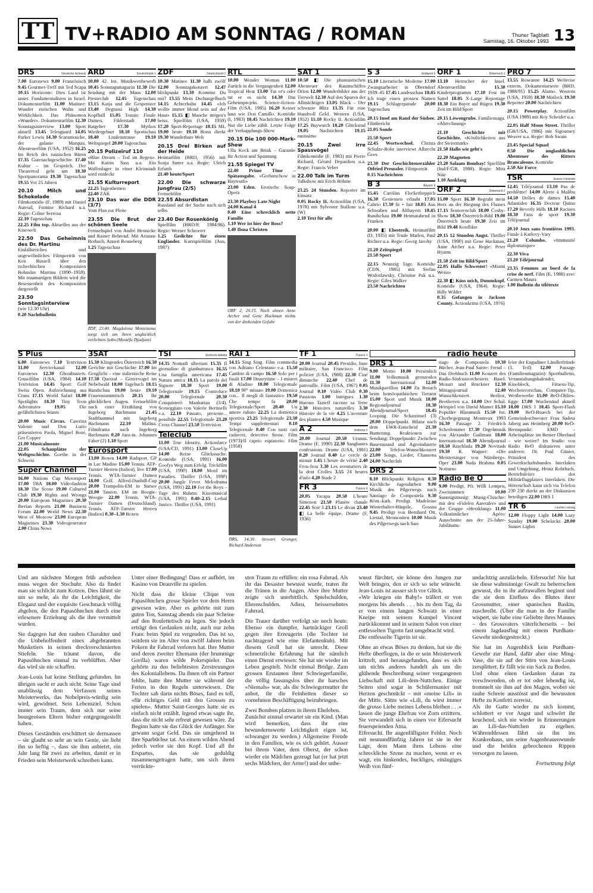TT
TV+RADIO AM SONNTAG / ROMAN
Thuner Tagblatt
Samstag, 16. Oktober 1993
13
DRS Deutsche Schweiz
7.00 Euronews 9.00 Französisch 9.45 Gourmet-Treff mit Ted Scapa 10.15 Horizonte: Dies Land ist unser. Fundamentalisten in Israel. Dokumentarfilm 11.00 Matinee: Wunder zwischen Wahn und Wirklichkeit. Das Phänomen «Wunder». Dokumentarfilm 12.30 Sonntagsinterview 13.00 Sport aktuell 13.45 Telesguard 14.05 Parker Lewis 14.30 Scaramouche, der galante Marquis. Abenteuerfilm (USA, 1952) 16.25 Im Reich des russischen Bären 17.35 Gutenachtgeschichte 17.40 Kultur – im Gespräch. Der Theatertod geht um 18.30 Sportpanorama 19.30 Tagesschau 19.55 Vor 25 Jahren
20.10 Milch und Schokolade
Filmkomödie (F, 1989) mit Daniel Auteuil, Firmine Richard u.a. Regie: Coline Serreau
22.10 Tagesschau
22.25 Film top. Aktuelles aus der Kinowelt
22.50 Das Geheimnis des Dr. Martinu
Einfallsreiches und ungewöhnliches Filmporträt von Ken Russell über den tschechischen Komponisten Bohuslav Martinu (1890–1959). Mit traumartigen Bildern wird die Besessenheit des Komponisten dargestellt
23.50 Sonntagsinterview
(wie 12.30 Uhr)
0.20 Nachtbulletin
ARD Deutschland 1
10.00 42. Int. Musikwettbewerb 10.45 Sonntagsmagazin 11.30 Die Sendung mit der Maus 12.00 Presseclub 12.45 Tagesschau 13.15 Katja und die Gespenster 13.40 Degrassi High 14.30 Kopfball 15.05 Tennis: Finale Damen, Filderstadt 17.00 Ratgeber 17.30 Mythos Wiedergeburt 18.10 Sportschau 18.40 Lindenstrasse 19.10 Weltspiegel 20.00 Tagesschau
20.15 Polizeiruf 110
«Blue Dream – Tod im Regen». Mit Katrin Sass u.a. Ein Waffenlager in einer Kleinstadt wird entdeckt
21.55 Kulturreport
22.25 Tagesthemen
22.40 ZAK
23.10 Das war die DDR (3/7)
Vom Plan zur Pleite
23.55 Die Brut der schönen Seele
Fernsehspiel von André Hennicke und Rainer Behrend. Mit Arianne Borbach, Annett Renneberg
1.25 Tagesschau
ZDF, 23.40. Magdalena Montezuma sorgt sich um ihren unglücklich verliebten Sohn (Mostéfa Djadjam)
ZDF Deutschland 2
10.30 Matinee 11.30 halb zwölf 12.00 Sonntagskonzert 12.47 blickpunkt 13.30 Kommst Du mit? 13.55 Mein Dschungelbuch 14.15 Achterbahn 14.45 «Ich wollte immer blond sein auf der Haut» 15.15 ◧ Manche mögen's heiss. Spielfilm (USA, 1959) 17.20 Sport-Reportage 18.15 ML 19.00 heute 19.10 Bonn direkt 19.30 Wunderbare Welt
20.15 Drei Birken auf der Heide
Heimatfilm (BRD, 1956) mit Sonja Sutter u.a. Regie: Ulrich Erfurth
21.40 heute/Sport
22.00 Die schwarze Jungfrau (2/5)
Fernsehfilm
22.55 Absurdistan
Russland auf der Suche nach sich selbs
23.40 Der Rosenkönig
Spielfilm (BRD/P, 1984/86). Regie: Werner Schroeter
1.25 Gedichte für einen Engländer. Kurzspielfilm (Aus, 1987)
RTL
10.00 Wonder Woman 11.00 Zurück in die Vergangenheit 12.00 Tropical Heat 13.00 Tut er's oder tut er es nicht 14.30 Das Geheimprojekt. Science-fiction-Film (USA, 1985) 16.20 Keiner haut wie Don Camillo. Komödie (I, 1983) 18.45 Nachrichten 19.10 Nur die Liebe zählt. Letzte Folge der Verkupplungs-Show
20.15 Die 100 000-Mark-Show
Ulla Kock am Brink – Garantie für Action und Spannung
21.55 Spiegel TV
22.40 Prime Time – Spätausgabe. «Gorbatschow in Bayreuth»
23.00 Eden. Erotische Soap-Opera
23.30 Playboy Late Night
24.00 Kanal 4
0.40 Eine schrecklich nette Familie
1.10 Wer ist hier der Boss?
1.40 Ilona Christen
ORF 2, 20.15. Noch ahnen Anne Archer und Gene Hackman nichts von der drohenden Gefahr
SAT 1
10.50 ◧ Die phantastischen Abenteuer des Raumschiffes Orion 12.00 Wunderbilder aus der Tierwelt 12.30 Auf den Spuren der Allmächtigen 13.05 Black – Der schwarze Blitz 13.35 Für eine Handvoll Geld. Western (USA, 1952) 15.10 Rocky II. Actionfilm 17.25 Baywatch 18.20 Glücksrad 19.05 Nachrichten 19.15 ranissimo
20.15 Zwei irre Spassvögel
Filmkomödie (F, 1983) mit Pierre Richard, Gérard Depardieu u.a. Regie: Francis Veber
22.00 Talk im Turm
Talkshow mit Erich Böhme
23.25 24 Stunden. Reporter im Einsatz
0.05 Rocky II. Actionfilm (USA, 1978) mit Sylvester Stallone u.a. (W)
2.10 Text für alle
S 3 Südwest 3
15.10 Literarische Moderne 17.00 Zwangsarbeiter in Oberndorf 1939–45 17.45 Landesschau 18.45 Ich trage einen grossen Namen 19.15 Schlagerparade 20.00 Tagesschau
20.15 Insel am Rand der Südsee. Filmbericht
21.05 Sonde
21.50 Sport
22.45 Wortwechsel. Christa Schulze-Rohr interviewt Albrecht Goes
23.30 Der Geschichtenerzähler Otfried Preussler. Filmporträt
0.15 Nachrichten
B 3 Bayern 3
15.45 Carolins Fleckerlteppich 16.30 Geniessen erlaubt 17.05 Cabrio 17.30 fit + fair 18.05 Aus Schwaben und Altbayern 18.45 Rundschau 19.00 Heimatabend in Franken
20.00 ◧ Ehestreik. Heimatfilm (D, 1935) mit Trude Marlen, Paul Richter u.a. Regie: Georg Jacoby
21.20 Zeitspiegel
21.50 Sport
22.15 Neunzig Tage. Komödie (CDN, 1985) mit Stefan Wodoslawsky, Christine Pak u.a. Regie: Giles Walker
23.50 Nachrichten
ORF 1 Österreich 1
13.10 Herrscher der Insel. Abenteuerfilm 15.30 Kinderprogramm 17.10 Fest im Sattel 18.05 X-Large Reportage 18.30 Ein Bayer auf Rügen 19.30 Zeit im Bild/Sport
20.15 Löwengrube. Familiensaga. «Abrechnung»
21.10 Geschichte mit Geschichte. «Köstlichkeiten aus der Steiermark»
21.50 Hallo wie geht's
22.20 Magneten
23.20 Salaam Bombay! Spielfilm (Ind/F/GB, 1988). Regie: Mira Nair
1.10 Ausklang
ORF 2 Österreich 2
15.00 Sport 16.30 Begrabt mein Herz an der Biegung des Flusses 17.15 Seniorenclub 18.00 Cosby-Show 18.30 Österreich-Bild 19.00 Österreich heute 19.30 Zeit im Bild 19.48 Konflikte
20.15 12 Stunden Angst. Thriller (USA, 1990) mit Gene Hackman, Anne Archer u.a. Regie: Peter Hyams
21.50 Zeit im Bild/Sport
22.05 Hallo Schwester! «Miami Weiss»
22.30 ◧ Küss mich, Dummkopf. Komödie (USA, 1964). Regie: Billy Wilder
0.35 Gefangen in Jackson County. Actionkrimi (USA, 1976)
PRO 7
13.55 Roseanne 14.25 Weltreise extrem. Dokumentarserie (BRD, 1988/91) 15.25 Alamo. Western (USA, 1959) 18.30 Matlock 19.30 Reporter 20.00 Nachrichten
20.15 Powerplay. Actionfilm (USA 1989) mit Roy Scheider u.a.
22.05 Half Moon Street. Thriller (GB/USA, 1986) mit Sigourney Weaver u.a. Regie: Bob Swain
23.45 Special Squad
0.50 Die unglaublichen Abenteuer des Ritters Brancaleone. Komödie
2.50 Air Force
TSR Suisse romande
12.45 Téléjournal 13.10 Pas de problème! 14.00 Alerte à Malibu 14.50 Drôles de dames 15.40 Atlantides 16.35 Docteur Quinn 17.20 Beverly Hills 18.10 Racines 18.30 Fans de sport 19.30 Téléjournal
20.10 Jeux sans frontières 1993. Finale à Karlovy-Vary
21.20 Columbo. «Immunité diplomatique»
22.30 Viva
23.20 Téléjournal
23.35 Femmes au bord de la crise de nerf. Film (E, 1988) avec Carmen Maura
1.00 Bulletin du télétexte
S Plus
6.00 Euronews 7.10 Textvision 11.00 Servicekanal 12.00 Euronews 12.30 Ghostbusters. Gruselfilm (USA, 1984) 14.10 Textvision 14.45 Sport: Golf Swiss Open. Aufzeichnung aus Crans 17.15 World Safari 18.00 Spotlights 18.30 Tiny Toon Adventures 19.05 Die gefährlichsten Stunts
20.00 Music Circus. Caterina Valente und Don Lurio präsentieren Paola, Miguel Bosé, Ger Copper
21.00 Musicalmente
22.05 Schauplätze der Weltgeschichte. Goethe in der Schweiz
Super Channel
16.00 Nations Cup Motorsport 17.00 TBA 18.00 Videofashion 18.30 The Scene 19.00 Cultured Club 19.30 Rights and Wrongs 20.00 European Magazines 20.30 Iberian Reports 21.00 Business Forum 22.00 World News 22.30 West of Moscow 23.00 European Magazines 23.30 Videogenerator 2.00 China News
3SAT
15.30 Klingendes Österreich 16.30 Gerichte mit Geschichte 17.00 Im Genglicht – eine italienische Reise 17.30 Quetzal – Göttervogel im Nebelwald 18.00 Tagebuch 18.15 Rundschau 19.00 heute 19.10 Frauenstammtisch 20.15 Ihr glücklichen Augen. Fernsehfilm nach einer Erzählung von Ingeborg Bachmann 21.45 Stadtbummel mit Ingeborg Bachmann 22.10 Malina. Filmdrama nach Ingeborg Bachmann 0.20 Jazz-in. Johannes Faber (2) 1.10 Sport
Eurosport
13.00 Boxen 14.00 Radsport. GP in Lac Madine 15.00 Tennis. ATP-Turnier Herren (Italien), live 17.00 Tennis. WTA-Turnier Damen 18.00 Golf. Alfred-Dunhill-Cup 20.00 Trampolin-EM in Sursee 21.00 Tanzen. EM im Boogie-Woogie 22.00 Tennis. WTA-Turnier Damen (Deutschland). Tennis. ATP-Turnier Herren (Italien) 0.30–1.30 Boxen
TSI Svizzera italiana
14.35 Nomadi siberiani 15.35 Il giornalino di gianburrasca 16.55 Una famiglia americana 17.45 Natura amica 18.15 La parola del Signore 18.30 Sport 19.00 Telegiornale 19.15 Controluce 20.00 Telegiornale 20.30 Conquisterò Manhattan (3/4). Sceneggiato con Valerie Bertinelli e.a. 22.10 Passato, presente... possibile 22.55 Telegiornale 23.20 Cross Channel 23.50 Textvision
Teleclub
11.00 True Identity. Actionfarce (USA/CD, 1991) 13.00 CloseUp 14.00 Reine Glückssache. Komödie (USA, 1991) 16.00 Goofys Weg zum Erfolg. Trickfilm (USA, 1990) 18.00 Mord im Paradies. Thriller (USA, 1990) 20.00 Jungle Fever. Melodrama (USA, 1991) 22.10 For the Boys – Tage des Ruhms. Kinomusical (USA, 1991) 0.40–2.15 Lethal Justice. Thriller (USA, 1991)
RAI 1
14.15 Sing Sing. Film commedia con Adriano Celentano e.a. 15.50 Cambio di campo 16.50 Solo per i finali 17.00 Disneytime – I misteri di Aladino 18.00 Telegiornale 18.10 90° minuto 19.00 Domenica con... Il megli di fantastico 19.50 Che tempo fa 20.00 Telegiornale/Sport 20.40 Un amore rubato 22.25 La domenica sportiva 23.25 Telegiornale 23.30 Tempi supplementari 0.10 Telegiornale 0.40 Con tanti cari cadaveri, detective Stone. Film (1973)/Il caprio espiatorio. Film (1958)
DRS, 14.30. Stewart Granger, Richard Anderson
TF 1 France 1
20.00 Journal 20.45 Presidio, base militaire, San Francisco. Film policier (USA, 1988) 22.30 Ciné dimanche 22.40 Chef de patrouille. Film (USA, 1967) 0.05 Journal 0.10 Vidéo Club 0.30 Passions 1.00 Intrigues 1.30 Haroun Tazieff raconte sa Terre 2.30 Histoires naturelles 3.30 Histoire de la vie 4.25 L'aventure des plantes 4.50 Musique
A 2 Antenne 2
20.00 Journal 20.50 Uranus. Drame (F, 1990) 22.30 Sanglantes confessions. Drame (USA, 1981) 0.20 Journal 0.40 Le cercle de minuit 1.45 L'heure de vérité 2.40 Frou-frou 3.30 Les aventuriers de la dent Crolles 3.55 24 heures d'info 4.20 Stade 2
FR 3 France 3
20.05 Yacapa 20.50 L'heure Simenon 21.50 Planète chaude 22.45 Soir 3 23.15 Le divan 23.40 ◧ La belle équipe. Drame (F, 1936)
radio heute
DRS 1
9.00 Memo 10.00 Persönlich 11.00 Volksmusik grenzenlos 11.30 International 12.00 Musikpavillon 14.00 Zu Besuch beim homöopathischen Tierarzt 15.00 Sport und Musik 18.00 Regionaljournal 18.30 Abendjournal/Sport 18.45 Looping. Die Schatzinsel (3) 20.00 Doppelpunkt. Bilanz nach dem EWR-Entscheid 21.30 Bumerang. Reaktionen zur Sendung: Doppelpunkt: Zwischen Bauernstand und Agroindustrie 22.00 Telefon-Wunschkonzert 23.00 Songs, Lieder, Chansons 24.00 Nachtclub
DRS 2
8.10 Blickpunkt Religion 8.30 Kirchliche Jugendarbeit 9.00 Musik des Pilgerwegs nach Santiago de Compostela 9.30 Röm.-kath. Predigt. Madeleine Winterhalter-Häuptle, Gossau 9.45 Predigt von Bernhard Ott, Liestal, Mennoniten 10.00 Musik des Pilgerwegs nach San-
tiago de Compostela 10.30 Bücher. Jean-Paul Sartre: Freud – Das Drehbuch 11.00 Konzert des Radio-Sinfonieorchesters Basel. Mozart und Bruckner 12.30 Mittagsjournal 12.40 Wunschkonzert. Berlioz, Beethoven u.a. 14.00 Der Schal. Hörspiel von David Mamet 15.10 Populäre Blasmusik 15.50 Int. Chorbegegnung Montreux 1993 16.30 Passage 2. Friedrich Schorlemmer 17.30 Orgelmusik von Alexandre Guilmant 18.00 International 18.30 Abendjournal 18.50 Raschlada 19.20 Novitads 19.30 R. Wagner: «Die Meistersinger von Nürnberg». Oper 23.00 Nada Brahma 0.05 Notturno
Radio Be O
9.00 Predigt, Pfr. Willi Lempen, Zweisimmen 10.00 Sunntigsmusig: Musig-Chischte: mit den «Fidelen Aaretaler» und der Gruppe «Herzklang» 11.00 Volkstümlicher Apéro: Ausschnitte aus der 25-Jahre-Jubiläums-
feier der Engadiner Ländlerfründe (1. Teil) 12.00 Passage (Familienmagazin): Sportbulletin, Veranstaltungskalender, Kinoblock, Fitness-Tip, Wochenvorschau, Computer-Tip, Wettbewerbe 15.00 BeO-Oldies-Egge 17.00 Wuchenänd aktuell 18.00 DRS 1 18.45 Sport-Flash 19.00 BeO-Bsuech bei der Gemeindeschwester Frau Sadeta Jaberg aus Heimberg 20.00 BeO-Brennpunkt: EMD – Arbeitsplätze im Berner Oberland – wie weiter? Im Studio von Radio BeO diskutieren unter anderen: Dr. Paul Günter, Präsident des Gewerkschaftsbundes Interlaken und Umgebung, Heinz Rohrbach, Betriebsleiter des Militärflugplatzes Interlaken. Die Hörerschaft kann sich via Telefon 230 230 direkt an der Diskussion beteiligen 22.00 DRS 1
TR 6 Leichte Leitung
12.00 Floppy Light 14.00 Lazy Sunday 19.00 Schelacks 20.00 Sunset Lights
Und am nächsten Morgen früh aufstehen muss wegen der Stechuhr. Also da findet man sie schlicht zum Kotzen. Dies lähmt sie um so mehr, als ihr die Leichtigkeit, die Eleganz und der exquisite Geschmack völlig abgehen, die den Papasöhnchen durch eine erlesenere Erziehung als die ihre vermittelt wurden.
Sie dagegen hat den rauhen Charakter und die Unbeholfenheit eines abgebrannten Musketiers in seinen dreckverschmierten Stiefeln. Sie träumt davon, die Papasöhnchen einmal zu verblüffen. Aber das wird sie nie schaffen.
Jean-Louis hat keine Stellung gefunden. Im übrigen sucht er auch nicht. Seine Tage sind unablässig dem Verfassen seines Meisterwerks, das Nobelpreis-würdig sein wird, gewidmet. Sein Lebensziel. Schon immer sein Traum, dem sich nur seine bourgeoisen Eltern bisher entgegengestellt haben.
Dieses Geständnis erschüttert sie dermassen – sie glaubt so sehr an sein Genie, sie liebt ihn so heftig –, dass sie ihm anbietet, ein Jahr lang für zwei zu arbeiten, damit er in Frieden sein Meisterwerk schreiben kann.
Unter einer Bedingung! Dass er aufhört, im Kasino von Deauville zu spielen.
Nicht dass die kleine Clique von Papasöhnchen grosse Spieler vor dem Herrn gewesen wäre. Aber es gehörte mit zum guten Ton, Samstag abends ein paar Scheine auf den Roulettetisch zu legen. Sie jedoch erträgt den Gedanken nicht, auch nur zehn Franc beim Spiel zu vergeuden. Das ist so, seitdem sie im Alter von zwölf Jahren beim Pokern ihr Fahrrad verloren hat. Ihre Mutter und deren zweiter Ehemann (der brummige Gorilla) waren wilde Pokerspieler. Das gehörte zu den beliebtesten Zerstreuungen des Koloniallebens. Da ihnen oft ein Partner fehlte, hatte ihre Mutter sie während der Ferien in den Regeln unterwiesen. Die Tochter sah darin nichts Böses, fand es toll, «für richtiges Geld mit den Grossen zu spielen». Mutter Saint-Georges hatte sie es einfach nicht erzählt. Irgend etwas sagte ihr, dass die nicht sehr erfreut gewesen wäre. Zu Beginn hatte sie das Glück der Anfänger. Sie gewann sogar Geld. Das sie umgehend in ihre Sparbüchse tat. An einem wilden Abend jedoch verlor sie den Kopf. Und all ihr Erspartes, das sie geduldig zusammengetragen hatte, um sich ihren verrückte-
sten Traum zu erfüllen: ein rosa Fahrrad. Als ihr das Desaster bewusst wurde, traten ihr die Tränen in die Augen. Aber ihre Mutter zeigte sich unerbittlich. Spielschulden, Ehrenschulden. Adieu, heissersehntes Fahrrad.
Die Trauer darüber verfolgt sie noch heute. Ebenso ein dumpfer, hartnäckiger Groll gegen ihre Erzeugerin (die Tochter ist nachtragend wie eine Elefantenkuh). Mit diesem Groll hat sie unrecht. Diese schmerzliche Erfahrung hat ihr nämlich einen Dienst erwiesen: Sie hat nie wieder im Leben gespielt. Nicht einmal Bridge. Zum grossen Erstaunen ihrer Schwiegerfamilie, die völlig fassungslos über ihr harsches «Niemals» war, als die Schwiegermutter ihr anbot, ihr die Feinheiten dieser so vornehmen Beschäftigung beizubringen.
Zwei Bomben platzen in ihrem Eheleben.
Zunächst einmal erwartet sie ein Kind. (Man wird bemerken, dass ihr eine bewundernswerte Leichtigkeit eigen ist, schwanger zu werden.) Allgemeine Freude in den Familien, wie es sich gehört. Ausser bei ihrem Vater, dem Oberst, der schon wieder ein Mädchen gezeugt hat (er hat jetzt sechs Mädchen, der Arme!) und der unbe-
wusst fürchtet, sie könne den Jungen zur Welt bringen, den er sich so sehr wünscht. Jean-Louis ist ausser sich vor Glück.
«Wir kriegen ein Baby!» trällert er von morgens bis abends . . . bis zu dem Tag, da er von einem langen Schwatz in einer Kneipe mit seinem Kumpel Vincent zurückkommt und in seinem Salon von einer entfesselten Tigerin fast umgebracht wird.
Die entfesselte Tigerin ist sie.
Ohne an etwas Böses zu denken, hat sie die Hefte überflogen, in die er sein Meisterwerk kritzelt, und herausgefunden, dass es sich um nichts anderes handelt als um die glühende Beschreibung seiner vergangenen Liebschaft mit Lili-dem-Nuttchen. Einige Seiten sind sogar in Schülermanier mit Herzen geschmückt – mit «meine Lili» in der Mitte. Sätze wie «Lili, du wirst immer die grosse Liebe meines Lebens bleiben . . .» lassen die junge Ehefrau vor Zorn erzittern. Sie verwandelt sich in einen vor Eifersucht feuerspeienden Ätna.
Eifersucht. Ihr augenfälligster Fehler. Noch mit neunundfünfzig Jahren ist sie in der Lage, dem Mann ihres Lebens eine schreckliche Szene zu machen, wenn er es wagt, ein hinkendes, buckliges, einäugiges Weib von fünf-
undachtzig anzulächeln. Eifersucht! Nie hat sie diese wahnsinnige Gwalt zu beherrschen gewusst, die in ihr aufzuwallen beginnt und die sie dem Einfluss des Blutes ihrer Grossmutter, einer spanischen Baskin, zuschreibt. (Über die man in der Familie wispert, sie habe eine Geliebte ihres Mannes – des Grossvaters väterlicherseits – bei einem Jagdausflug mit einem Purdham-Gewehr niedergestreckt.)
Sie hat im Augenblick kein Purdham-Gewehr zur Hand, dafür aber eine Ming-Vase, die sie auf der Stirn von Jean-Louis zersplittert. Er fällt wie ein Sack zu Boden.
Und ohne einen Gedanken daran zu verschwenden, ob er tot oder lebendig ist, trommelt sie ihm auf den Magen, wobei sie rauhe Schreie ausstösst und die bewussten Hefte zu Konfetti zerreist.
Als ihr Gatte wieder zu sich kommt, schlottert er vor Angst und schwört ihr keuchend, sich nie wieder in Erinnerungen an Lili-das-Nuttchen zu ergehen. Währenddessen fährt sie ihn ins Krankenhaus, um seine Augenbrauenwunde und die beiden gebrochenen Rippen versorgen zu lassen.
Fortsetzung folgt